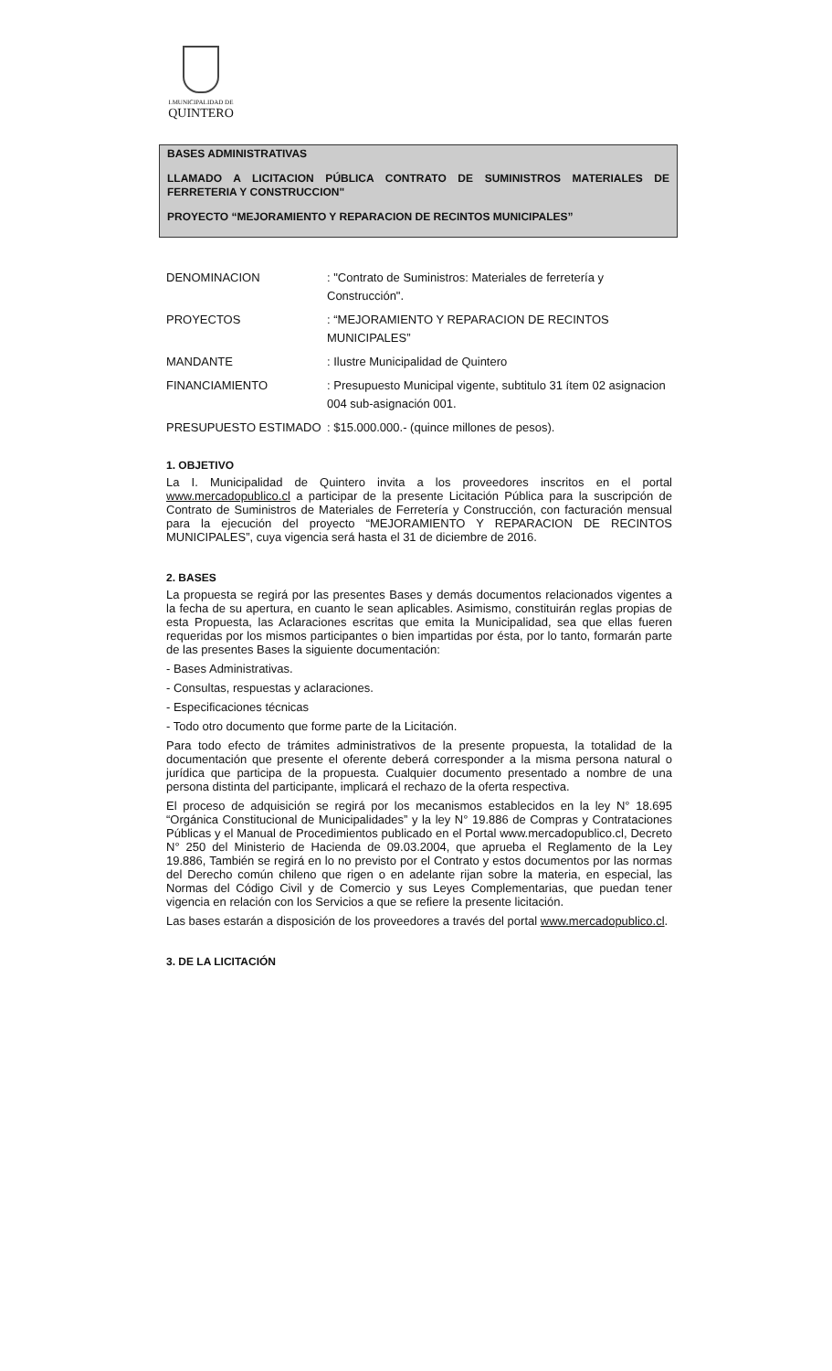I.MUNICIPALIDAD DE
QUINTERO
BASES ADMINISTRATIVAS
LLAMADO A LICITACION PÚBLICA CONTRATO DE SUMINISTROS MATERIALES DE FERRETERIA Y CONSTRUCCION"
PROYECTO “MEJORAMIENTO Y REPARACION DE RECINTOS MUNICIPALES”
| DENOMINACION | : "Contrato de Suministros: Materiales de ferretería y Construcción". |
| PROYECTOS | : “MEJORAMIENTO Y REPARACION DE RECINTOS MUNICIPALES” |
| MANDANTE | : Ilustre Municipalidad de Quintero |
| FINANCIAMIENTO | : Presupuesto Municipal vigente, subtitulo 31 ítem 02 asignacion 004 sub-asignación 001. |
| PRESUPUESTO ESTIMADO | : $15.000.000.- (quince millones de pesos). |
1. OBJETIVO
La I. Municipalidad de Quintero invita a los proveedores inscritos en el portal www.mercadopublico.cl a participar de la presente Licitación Pública para la suscripción de Contrato de Suministros de Materiales de Ferretería y Construcción, con facturación mensual para la ejecución del proyecto “MEJORAMIENTO Y REPARACION DE RECINTOS MUNICIPALES”, cuya vigencia será hasta el 31 de diciembre de 2016.
2. BASES
La propuesta se regirá por las presentes Bases y demás documentos relacionados vigentes a la fecha de su apertura, en cuanto le sean aplicables. Asimismo, constituirán reglas propias de esta Propuesta, las Aclaraciones escritas que emita la Municipalidad, sea que ellas fueren requeridas por los mismos participantes o bien impartidas por ésta, por lo tanto, formarán parte de las presentes Bases la siguiente documentación:
- Bases Administrativas.
- Consultas, respuestas y aclaraciones.
- Especificaciones técnicas
- Todo otro documento que forme parte de la Licitación.
Para todo efecto de trámites administrativos de la presente propuesta, la totalidad de la documentación que presente el oferente deberá corresponder a la misma persona natural o jurídica que participa de la propuesta. Cualquier documento presentado a nombre de una persona distinta del participante, implicará el rechazo de la oferta respectiva.
El proceso de adquisición se regirá por los mecanismos establecidos en la ley N° 18.695 “Orgánica Constitucional de Municipalidades” y la ley N° 19.886 de Compras y Contrataciones Públicas y el Manual de Procedimientos publicado en el Portal www.mercadopublico.cl, Decreto N° 250 del Ministerio de Hacienda de 09.03.2004, que aprueba el Reglamento de la Ley 19.886, También se regirá en lo no previsto por el Contrato y estos documentos por las normas del Derecho común chileno que rigen o en adelante rijan sobre la materia, en especial, las Normas del Código Civil y de Comercio y sus Leyes Complementarias, que puedan tener vigencia en relación con los Servicios a que se refiere la presente licitación.
Las bases estarán a disposición de los proveedores a través del portal www.mercadopublico.cl.
3. DE LA LICITACIÓN